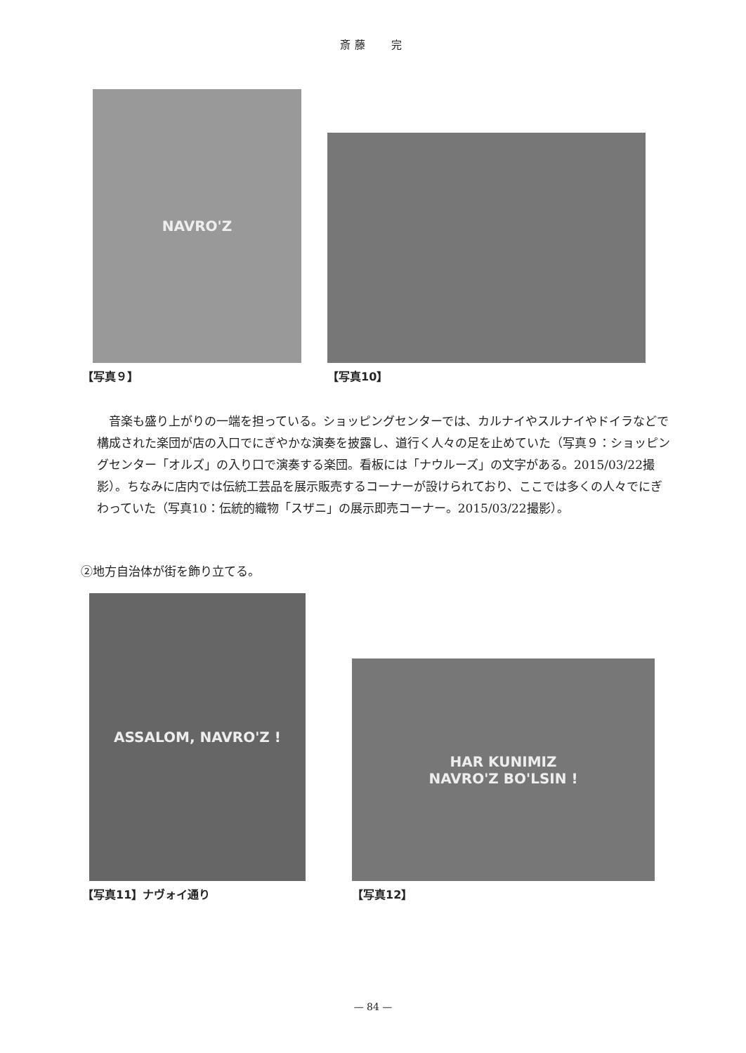斎藤　 完
NAVRO'Z
【写真９】
【写真10】
　音楽も盛り上がりの一端を担っている。ショッピングセンターでは、カルナイやスルナイやドイラなどで構成された楽団が店の入口でにぎやかな演奏を披露し、道行く人々の足を止めていた（写真９：ショッピングセンター「オルズ」の入り口で演奏する楽団。看板には「ナウルーズ」の文字がある。2015/03/22撮影）。ちなみに店内では伝統工芸品を展示販売するコーナーが設けられており、ここでは多くの人々でにぎわっていた（写真10：伝統的織物「スザニ」の展示即売コーナー。2015/03/22撮影）。
②地方自治体が街を飾り立てる。
ASSALOM, NAVRO'Z !
【写真11】ナヴォイ通り
HAR KUNIMIZ
NAVRO'Z BO'LSIN !
【写真12】
— 84 —